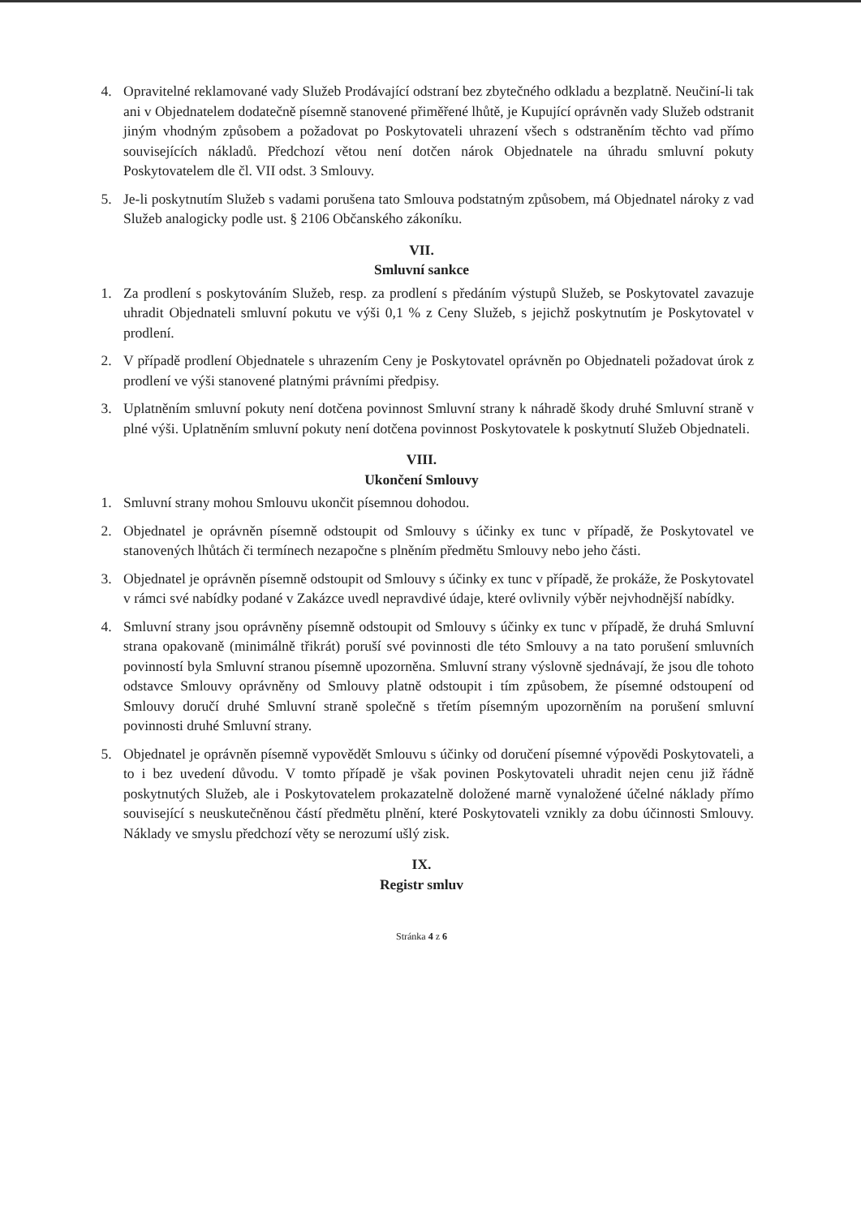4. Opravitelné reklamované vady Služeb Prodávající odstraní bez zbytečného odkladu a bezplatně. Neučiní-li tak ani v Objednatelem dodatečně písemně stanovené přiměřené lhůtě, je Kupující oprávněn vady Služeb odstranit jiným vhodným způsobem a požadovat po Poskytovateli uhrazení všech s odstraněním těchto vad přímo souvisejících nákladů. Předchozí větou není dotčen nárok Objednatele na úhradu smluvní pokuty Poskytovatelem dle čl. VII odst. 3 Smlouvy.
5. Je-li poskytnutím Služeb s vadami porušena tato Smlouva podstatným způsobem, má Objednatel nároky z vad Služeb analogicky podle ust. § 2106 Občanského zákoníku.
VII.
Smluvní sankce
1. Za prodlení s poskytováním Služeb, resp. za prodlení s předáním výstupů Služeb, se Poskytovatel zavazuje uhradit Objednateli smluvní pokutu ve výši 0,1 % z Ceny Služeb, s jejichž poskytnutím je Poskytovatel v prodlení.
2. V případě prodlení Objednatele s uhrazením Ceny je Poskytovatel oprávněn po Objednateli požadovat úrok z prodlení ve výši stanovené platnými právními předpisy.
3. Uplatněním smluvní pokuty není dotčena povinnost Smluvní strany k náhradě škody druhé Smluvní straně v plné výši. Uplatněním smluvní pokuty není dotčena povinnost Poskytovatele k poskytnutí Služeb Objednateli.
VIII.
Ukončení Smlouvy
1. Smluvní strany mohou Smlouvu ukončit písemnou dohodou.
2. Objednatel je oprávněn písemně odstoupit od Smlouvy s účinky ex tunc v případě, že Poskytovatel ve stanovených lhůtách či termínech nezapočne s plněním předmětu Smlouvy nebo jeho části.
3. Objednatel je oprávněn písemně odstoupit od Smlouvy s účinky ex tunc v případě, že prokáže, že Poskytovatel v rámci své nabídky podané v Zakázce uvedl nepravdivé údaje, které ovlivnily výběr nejvhodnější nabídky.
4. Smluvní strany jsou oprávněny písemně odstoupit od Smlouvy s účinky ex tunc v případě, že druhá Smluvní strana opakovaně (minimálně třikrát) poruší své povinnosti dle této Smlouvy a na tato porušení smluvních povinností byla Smluvní stranou písemně upozorněna. Smluvní strany výslovně sjednávají, že jsou dle tohoto odstavce Smlouvy oprávněny od Smlouvy platně odstoupit i tím způsobem, že písemné odstoupení od Smlouvy doručí druhé Smluvní straně společně s třetím písemným upozorněním na porušení smluvní povinnosti druhé Smluvní strany.
5. Objednatel je oprávněn písemně vypovědět Smlouvu s účinky od doručení písemné výpovědi Poskytovateli, a to i bez uvedení důvodu. V tomto případě je však povinen Poskytovateli uhradit nejen cenu již řádně poskytnutých Služeb, ale i Poskytovatelem prokazatelně doložené marně vynaložené účelné náklady přímo související s neuskutečněnou částí předmětu plnění, které Poskytovateli vznikly za dobu účinnosti Smlouvy. Náklady ve smyslu předchozí věty se nerozumí ušlý zisk.
IX.
Registr smluv
Stránka 4 z 6